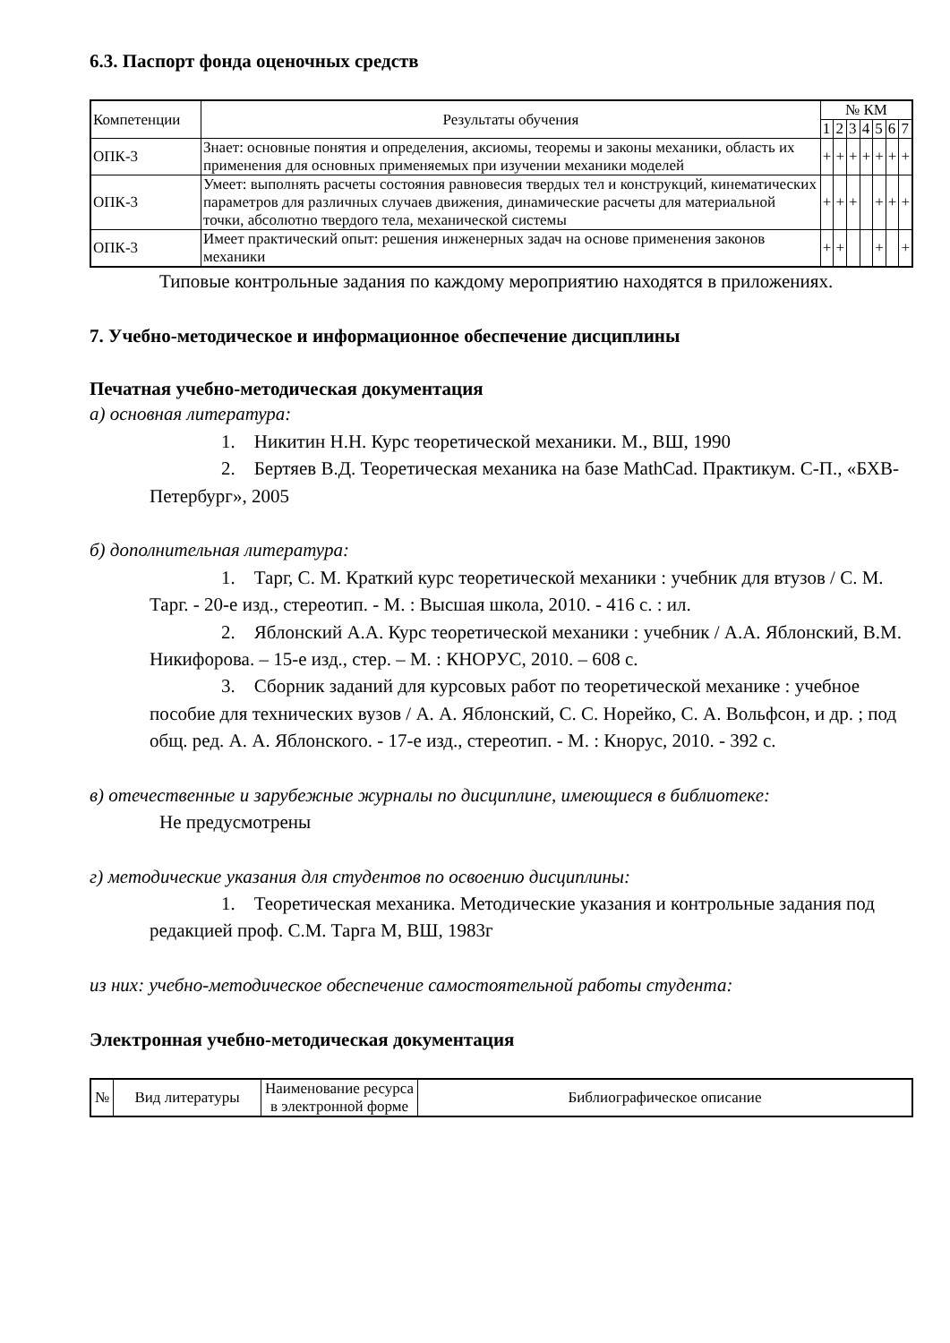6.3. Паспорт фонда оценочных средств
| Компетенции | Результаты обучения | № КМ | | | | | | |
| --- | --- | --- | --- | --- | --- | --- | --- | --- |
| | | 1 | 2 | 3 | 4 | 5 | 6 | 7 |
| ОПК-3 | Знает: основные понятия и определения, аксиомы, теоремы и законы механики, область их применения для основных применяемых при изучении механики моделей | + | + | + | + | + | + | + |
| ОПК-3 | Умеет: выполнять расчеты состояния равновесия твердых тел и конструкций, кинематических параметров для различных случаев движения, динамические расчеты для материальной точки, абсолютно твердого тела, механической системы | + | + | + | | + | + | + |
| ОПК-3 | Имеет практический опыт: решения инженерных задач на основе применения законов механики | + | + | | | + | | + |
Типовые контрольные задания по каждому мероприятию находятся в приложениях.
7. Учебно-методическое и информационное обеспечение дисциплины
Печатная учебно-методическая документация
а) основная литература:
1. Никитин Н.Н. Курс теоретической механики. М., ВШ, 1990
2. Бертяев В.Д. Теоретическая механика на базе MathCad. Практикум. С-П., «БХВ-Петербург», 2005
б) дополнительная литература:
1. Тарг, С. М. Краткий курс теоретической механики : учебник для втузов / С. М. Тарг. - 20-е изд., стереотип. - М. : Высшая школа, 2010. - 416 с. : ил.
2. Яблонский А.А. Курс теоретической механики : учебник / А.А. Яблонский, В.М. Никифорова. – 15-е изд., стер. – М. : КНОРУС, 2010. – 608 с.
3. Сборник заданий для курсовых работ по теоретической механике : учебное пособие для технических вузов / А. А. Яблонский, С. С. Норейко, С. А. Вольфсон, и др. ; под общ. ред. А. А. Яблонского. - 17-е изд., стереотип. - М. : Кнорус, 2010. - 392 с.
в) отечественные и зарубежные журналы по дисциплине, имеющиеся в библиотеке:
Не предусмотрены
г) методические указания для студентов по освоению дисциплины:
1. Теоретическая механика. Методические указания и контрольные задания под редакцией проф. С.М. Тарга М, ВШ, 1983г
из них: учебно-методическое обеспечение самостоятельной работы студента:
Электронная учебно-методическая документация
| № | Вид литературы | Наименование ресурса в электронной форме | Библиографическое описание |
| --- | --- | --- | --- |